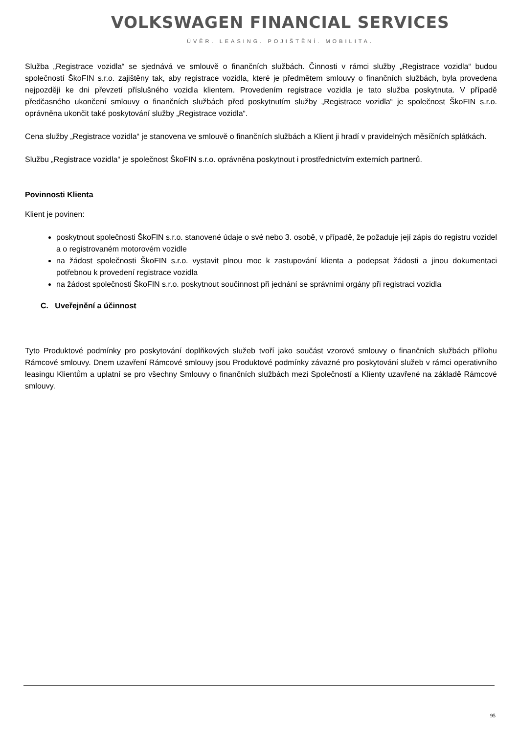VOLKSWAGEN FINANCIAL SERVICES
ÚVĚR. LEASING. POJIŠTĚNÍ. MOBILITA.
Služba „Registrace vozidla“ se sjednává ve smlouvě o finančních službách. Činnosti v rámci služby „Registrace vozidla“ budou společností ŠkoFIN s.r.o. zajištěny tak, aby registrace vozidla, které je předmětem smlouvy o finančních službách, byla provedena nejpozději ke dni převzetí příslušného vozidla klientem. Provedením registrace vozidla je tato služba poskytnuta. V případě předčasného ukončení smlouvy o finančních službách před poskytnutím služby „Registrace vozidla“ je společnost ŠkoFIN s.r.o. oprávněna ukončit také poskytování služby „Registrace vozidla“.
Cena služby „Registrace vozidla“ je stanovena ve smlouvě o finančních službách a Klient ji hradí v pravidelných měsíčních splátkách.
Službu „Registrace vozidla“ je společnost ŠkoFIN s.r.o. oprávněna poskytnout i prostřednictvím externích partnerů.
Povinnosti Klienta
Klient je povinen:
poskytnout společnosti ŠkoFIN s.r.o. stanovené údaje o své nebo 3. osobě, v případě, že požaduje její zápis do registru vozidel a o registrovaném motorovém vozidle
na žádost společnosti ŠkoFIN s.r.o. vystavit plnou moc k zastupování klienta a podepsat žádosti a jinou dokumentaci potřebnou k provedení registrace vozidla
na žádost společnosti ŠkoFIN s.r.o. poskytnout součinnost při jednání se správními orgány při registraci vozidla
C. Uveřejnění a účinnost
Tyto Produktové podmínky pro poskytování doplňkových služeb tvoří jako součást vzorové smlouvy o finančních službách přílohu Rámcové smlouvy. Dnem uzavření Rámcové smlouvy jsou Produktové podmínky závazné pro poskytování služeb v rámci operativního leasingu Klientům a uplatní se pro všechny Smlouvy o finančních službách mezi Společností a Klienty uzavřené na základě Rámcové smlouvy.
95